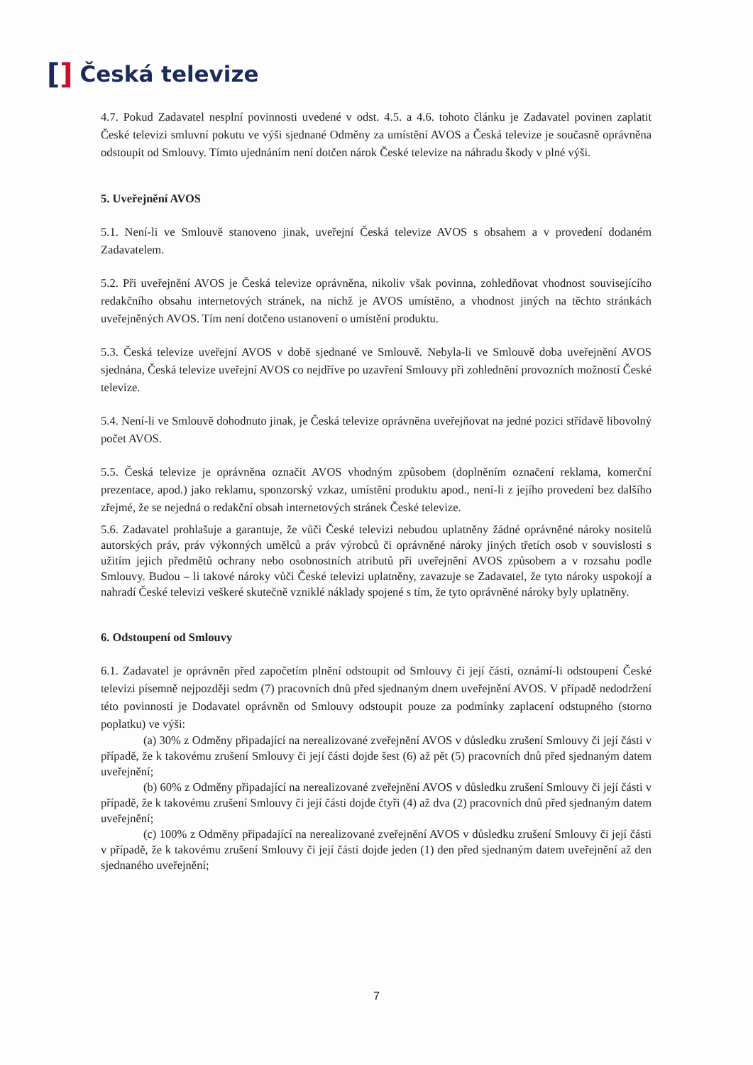[]
Česká televize
4.7. Pokud Zadavatel nesplní povinnosti uvedené v odst. 4.5. a 4.6. tohoto článku je Zadavatel povinen zaplatit České televizi smluvní pokutu ve výši sjednané Odměny za umístění AVOS a Česká televize je současně oprávněna odstoupit od Smlouvy. Tímto ujednáním není dotčen nárok České televize na náhradu škody v plné výši.
5. Uveřejnění AVOS
5.1. Není-li ve Smlouvě stanoveno jinak, uveřejní Česká televize AVOS s obsahem a v provedení dodaném Zadavatelem.
5.2. Při uveřejnění AVOS je Česká televize oprávněna, nikoliv však povinna, zohledňovat vhodnost souvisejícího redakčního obsahu internetových stránek, na nichž je AVOS umístěno, a vhodnost jiných na těchto stránkách uveřejněných AVOS. Tím není dotčeno ustanovení o umístění produktu.
5.3. Česká televize uveřejní AVOS v době sjednané ve Smlouvě. Nebyla-li ve Smlouvě doba uveřejnění AVOS sjednána, Česká televize uveřejní AVOS co nejdříve po uzavření Smlouvy při zohlednění provozních možností České televize.
5.4. Není-li ve Smlouvě dohodnuto jinak, je Česká televize oprávněna uveřejňovat na jedné pozici střídavě libovolný počet AVOS.
5.5. Česká televize je oprávněna označit AVOS vhodným způsobem (doplněním označení reklama, komerční prezentace, apod.) jako reklamu, sponzorský vzkaz, umístění produktu apod., není-li z jejího provedení bez dalšího zřejmé, že se nejedná o redakční obsah internetových stránek České televize.
5.6. Zadavatel prohlašuje a garantuje, že vůči České televizi nebudou uplatněny žádné oprávněné nároky nositelů autorských práv, práv výkonných umělců a práv výrobců či oprávněné nároky jiných třetích osob v souvislosti s užitím jejich předmětů ochrany nebo osobnostních atributů při uveřejnění AVOS způsobem a v rozsahu podle Smlouvy. Budou – li takové nároky vůči České televizi uplatněny, zavazuje se Zadavatel, že tyto nároky uspokojí a nahradí České televizi veškeré skutečně vzniklé náklady spojené s tím, že tyto oprávněné nároky byly uplatněny.
6. Odstoupení od Smlouvy
6.1. Zadavatel je oprávněn před započetím plnění odstoupit od Smlouvy či její části, oznámí-li odstoupení České televizi písemně nejpozději sedm (7) pracovních dnů před sjednaným dnem uveřejnění AVOS. V případě nedodržení této povinnosti je Dodavatel oprávněn od Smlouvy odstoupit pouze za podmínky zaplacení odstupného (storno poplatku) ve výši:
(a) 30% z Odměny připadající na nerealizované zveřejnění AVOS v důsledku zrušení Smlouvy či její části v případě, že k takovému zrušení Smlouvy či její části dojde šest (6) až pět (5) pracovních dnů před sjednaným datem uveřejnění;
(b) 60% z Odměny připadající na nerealizované zveřejnění AVOS v důsledku zrušení Smlouvy či její části v případě, že k takovému zrušení Smlouvy či její části dojde čtyři (4) až dva (2) pracovních dnů před sjednaným datem uveřejnění;
(c) 100% z Odměny připadající na nerealizované zveřejnění AVOS v důsledku zrušení Smlouvy či její části v případě, že k takovému zrušení Smlouvy či její části dojde jeden (1) den před sjednaným datem uveřejnění až den sjednaného uveřejnění;
7